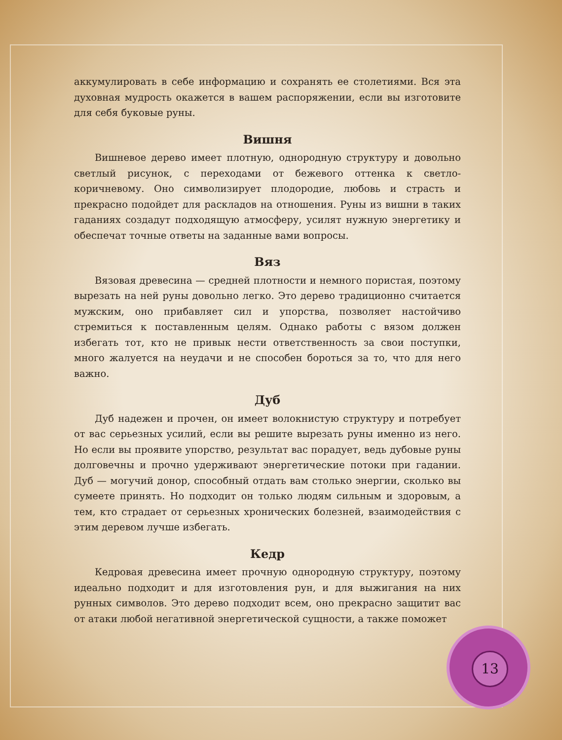аккумулировать в себе информацию и сохранять ее столетиями. Вся эта духовная мудрость окажется в вашем распоряжении, если вы изготовите для себя буковые руны.
Вишня
Вишневое дерево имеет плотную, однородную структуру и довольно светлый рисунок, с переходами от бежевого оттенка к светло-коричневому. Оно символизирует плодородие, любовь и страсть и прекрасно подойдет для раскладов на отношения. Руны из вишни в таких гаданиях создадут подходящую атмосферу, усилят нужную энергетику и обеспечат точные ответы на заданные вами вопросы.
Вяз
Вязовая древесина — средней плотности и немного пористая, поэтому вырезать на ней руны довольно легко. Это дерево традиционно считается мужским, оно прибавляет сил и упорства, позволяет настойчиво стремиться к поставленным целям. Однако работы с вязом должен избегать тот, кто не привык нести ответственность за свои поступки, много жалуется на неудачи и не способен бороться за то, что для него важно.
Дуб
Дуб надежен и прочен, он имеет волокнистую структуру и потребует от вас серьезных усилий, если вы решите вырезать руны именно из него. Но если вы проявите упорство, результат вас порадует, ведь дубовые руны долговечны и прочно удерживают энергетические потоки при гадании. Дуб — могучий донор, способный отдать вам столько энергии, сколько вы сумеете принять. Но подходит он только людям сильным и здоровым, а тем, кто страдает от серьезных хронических болезней, взаимодействия с этим деревом лучше избегать.
Кедр
Кедровая древесина имеет прочную однородную структуру, поэтому идеально подходит и для изготовления рун, и для выжигания на них рунных символов. Это дерево подходит всем, оно прекрасно защитит вас от атаки любой негативной энергетической сущности, а также поможет
13